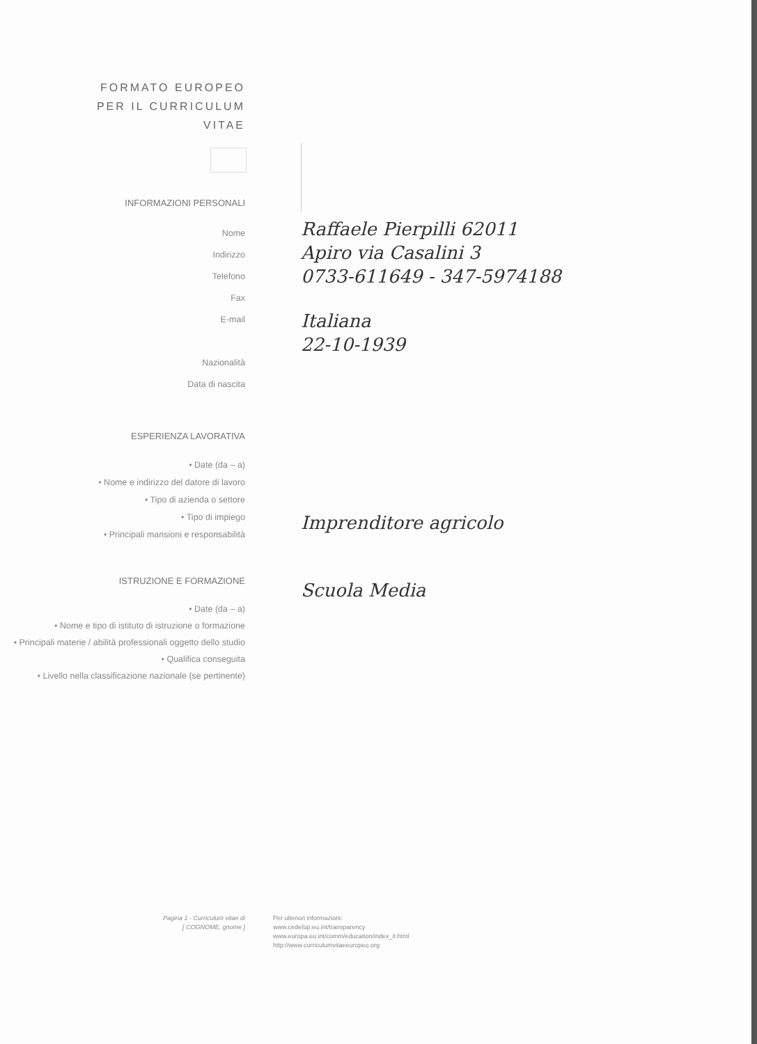FORMATO EUROPEO
PER IL CURRICULUM
VITAE
INFORMAZIONI PERSONALI
Nome
Indirizzo
Telefono
Fax
E-mail
Nazionalità
Data di nascita
Raffaele Pierpilli 62011
Apiro via Casalini 3
0733-611649 - 347-5974188
Italiana
22-10-1939
ESPERIENZA LAVORATIVA
• Date (da – a)
• Nome e indirizzo del datore di lavoro
• Tipo di azienda o settore
• Tipo di impiego
• Principali mansioni e responsabilità
Imprenditore agricolo
ISTRUZIONE E FORMAZIONE
• Date (da – a)
• Nome e tipo di istituto di istruzione o formazione
• Principali materie / abilità professionali oggetto dello studio
• Qualifica conseguita
• Livello nella classificazione nazionale (se pertinente)
Scuola Media
Pagina 1 - Curriculum vitae di
[ COGNOME, gnome ]
Per ulteriori informazioni:
www.cedefop.eu.int/transparency
www.europa.eu.int/comm/education/index_it.html
http://www.curriculumvitaeeuropeo.org